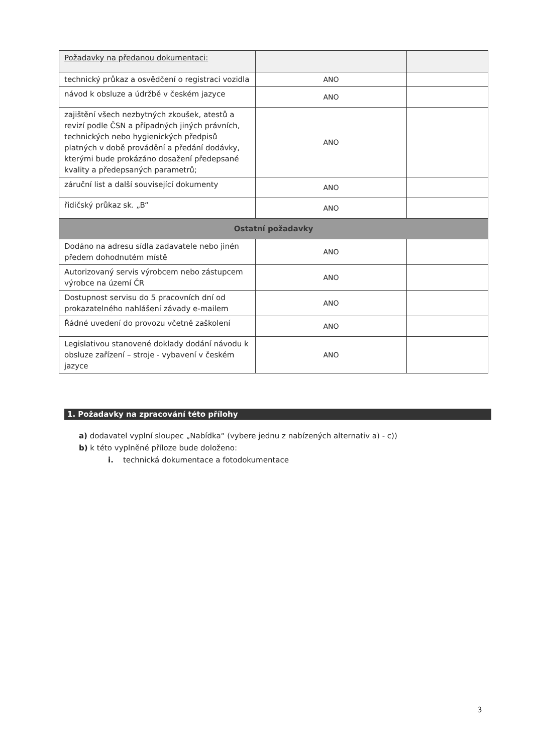| Požadavky na předanou dokumentaci: | | |
| technický průkaz a osvědčení o registraci vozidla | ANO | |
| návod k obsluze a údržbě v českém jazyce | ANO | |
| zajištění všech nezbytných zkoušek, atestů a revizí podle ČSN a případných jiných právních, technických nebo hygienických předpisů platných v době provádění a předání dodávky, kterými bude prokázáno dosažení předepsané kvality a předepsaných parametrů; | ANO | |
| záruční list a další související dokumenty | ANO | |
| řidičský průkaz sk. „B“ | ANO | |
| Ostatní požadavky | | |
| Dodáno na adresu sídla zadavatele nebo jinén předem dohodnutém místě | ANO | |
| Autorizovaný servis výrobcem nebo zástupcem výrobce na území ČR | ANO | |
| Dostupnost servisu do 5 pracovních dní od prokazatelného nahlášení závady e-mailem | ANO | |
| Řádné uvedení do provozu včetně zaškolení | ANO | |
| Legislativou stanovené doklady dodání návodu k obsluze zařízení – stroje - vybavení v českém jazyce | ANO | |
1. Požadavky na zpracování této přílohy
a) dodavatel vyplní sloupec „Nabídka“ (vybere jednu z nabízených alternativ a) - c))
b) k této vyplněné příloze bude doloženo:
i. technická dokumentace a fotodokumentace
3